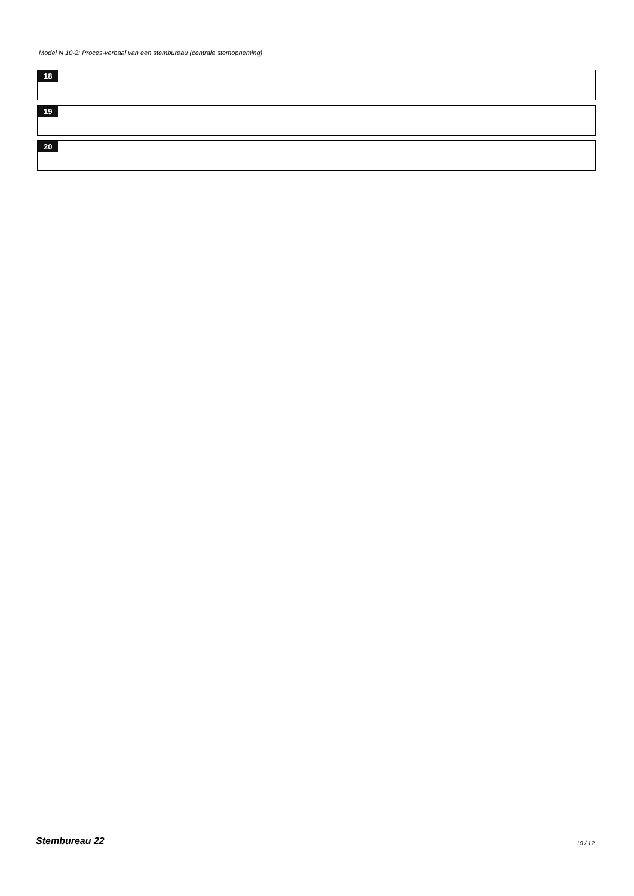Model N 10-2: Proces-verbaal van een stembureau (centrale stemopneming)
18
19
20
Stembureau 22 10 / 12